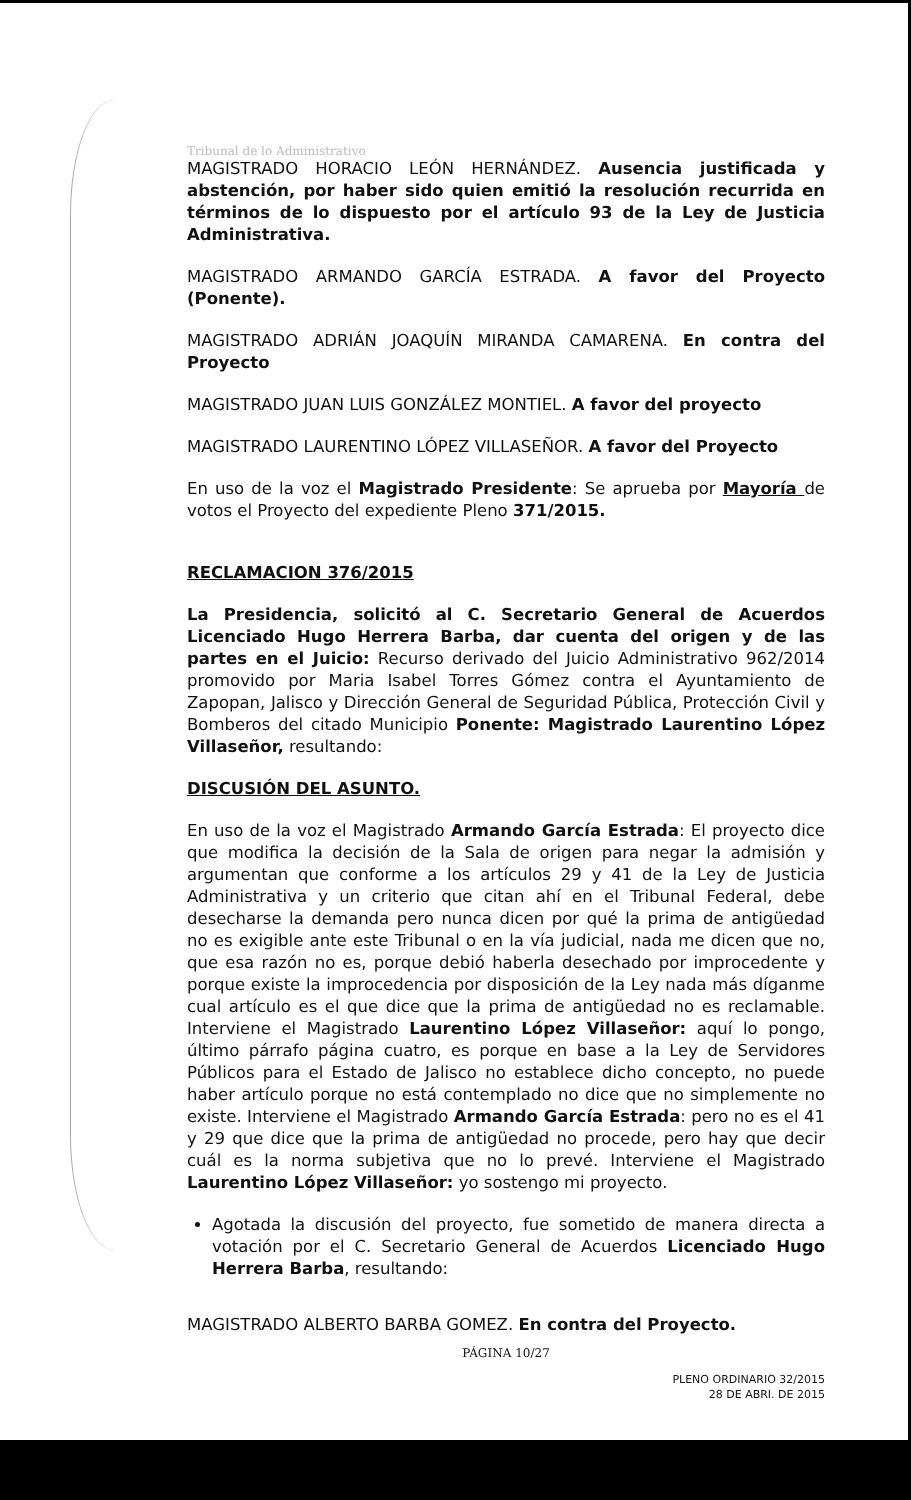Tribunal de lo Administrativo
MAGISTRADO HORACIO LEÓN HERNÁNDEZ. Ausencia justificada y abstención, por haber sido quien emitió la resolución recurrida en términos de lo dispuesto por el artículo 93 de la Ley de Justicia Administrativa.
MAGISTRADO ARMANDO GARCÍA ESTRADA. A favor del Proyecto (Ponente).
MAGISTRADO ADRIÁN JOAQUÍN MIRANDA CAMARENA. En contra del Proyecto
MAGISTRADO JUAN LUIS GONZÁLEZ MONTIEL. A favor del proyecto
MAGISTRADO LAURENTINO LÓPEZ VILLASEÑOR. A favor del Proyecto
En uso de la voz el Magistrado Presidente: Se aprueba por Mayoría de votos el Proyecto del expediente Pleno 371/2015.
RECLAMACION 376/2015
La Presidencia, solicitó al C. Secretario General de Acuerdos Licenciado Hugo Herrera Barba, dar cuenta del origen y de las partes en el Juicio: Recurso derivado del Juicio Administrativo 962/2014 promovido por Maria Isabel Torres Gómez contra el Ayuntamiento de Zapopan, Jalisco y Dirección General de Seguridad Pública, Protección Civil y Bomberos del citado Municipio Ponente: Magistrado Laurentino López Villaseñor, resultando:
DISCUSIÓN DEL ASUNTO.
En uso de la voz el Magistrado Armando García Estrada: El proyecto dice que modifica la decisión de la Sala de origen para negar la admisión y argumentan que conforme a los artículos 29 y 41 de la Ley de Justicia Administrativa y un criterio que citan ahí en el Tribunal Federal, debe desecharse la demanda pero nunca dicen por qué la prima de antigüedad no es exigible ante este Tribunal o en la vía judicial, nada me dicen que no, que esa razón no es, porque debió haberla desechado por improcedente y porque existe la improcedencia por disposición de la Ley nada más díganme cual artículo es el que dice que la prima de antigüedad no es reclamable. Interviene el Magistrado Laurentino López Villaseñor: aquí lo pongo, último párrafo página cuatro, es porque en base a la Ley de Servidores Públicos para el Estado de Jalisco no establece dicho concepto, no puede haber artículo porque no está contemplado no dice que no simplemente no existe. Interviene el Magistrado Armando García Estrada: pero no es el 41 y 29 que dice que la prima de antigüedad no procede, pero hay que decir cuál es la norma subjetiva que no lo prevé. Interviene el Magistrado Laurentino López Villaseñor: yo sostengo mi proyecto.
Agotada la discusión del proyecto, fue sometido de manera directa a votación por el C. Secretario General de Acuerdos Licenciado Hugo Herrera Barba, resultando:
MAGISTRADO ALBERTO BARBA GOMEZ. En contra del Proyecto.
PÁGINA 10/27
PLENO ORDINARIO 32/2015
28 DE ABRI. DE 2015